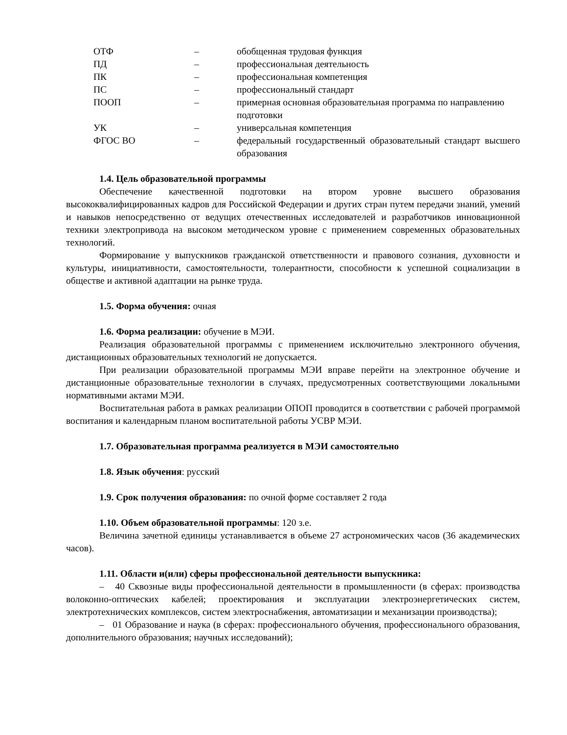| ОТФ | – | обобщенная трудовая функция |
| ПД | – | профессиональная деятельность |
| ПК | – | профессиональная компетенция |
| ПС | – | профессиональный стандарт |
| ПООП | – | примерная основная образовательная программа по направлению подготовки |
| УК | – | универсальная компетенция |
| ФГОС ВО | – | федеральный государственный образовательный стандарт высшего образования |
1.4. Цель образовательной программы
Обеспечение качественной подготовки на втором уровне высшего образования высококвалифицированных кадров для Российской Федерации и других стран путем передачи знаний, умений и навыков непосредственно от ведущих отечественных исследователей и разработчиков инновационной техники электропривода на высоком методическом уровне с применением современных образовательных технологий.
Формирование у выпускников гражданской ответственности и правового сознания, духовности и культуры, инициативности, самостоятельности, толерантности, способности к успешной социализации в обществе и активной адаптации на рынке труда.
1.5. Форма обучения: очная
1.6. Форма реализации: обучение в МЭИ.
Реализация образовательной программы с применением исключительно электронного обучения, дистанционных образовательных технологий не допускается.
При реализации образовательной программы МЭИ вправе перейти на электронное обучение и дистанционные образовательные технологии в случаях, предусмотренных соответствующими локальными нормативными актами МЭИ.
Воспитательная работа в рамках реализации ОПОП проводится в соответствии с рабочей программой воспитания и календарным планом воспитательной работы УСВР МЭИ.
1.7. Образовательная программа реализуется в МЭИ самостоятельно
1.8. Язык обучения: русский
1.9. Срок получения образования: по очной форме составляет 2 года
1.10. Объем образовательной программы: 120 з.е.
Величина зачетной единицы устанавливается в объеме 27 астрономических часов (36 академических часов).
1.11. Области и(или) сферы профессиональной деятельности выпускника:
– 40 Сквозные виды профессиональной деятельности в промышленности (в сферах: производства волоконно-оптических кабелей; проектирования и эксплуатации электроэнергетических систем, электротехнических комплексов, систем электроснабжения, автоматизации и механизации производства);
– 01 Образование и наука (в сферах: профессионального обучения, профессионального образования, дополнительного образования; научных исследований);